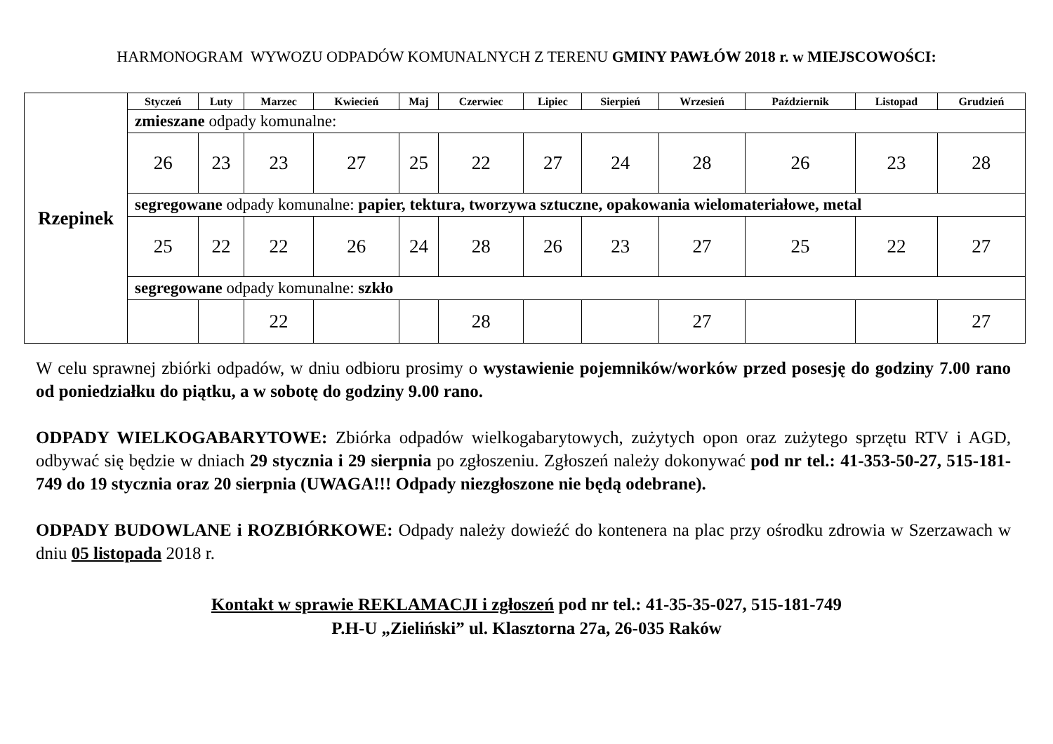HARMONOGRAM WYWOZU ODPADÓW KOMUNALNYCH Z TERENU GMINY PAWŁÓW 2018 r. w MIEJSCOWOŚCI:
| Rzepinek | Styczeń | Luty | Marzec | Kwiecień | Maj | Czerwiec | Lipiec | Sierpień | Wrzesień | Październik | Listopad | Grudzień |
| | zmieszane odpady komunalne: | | | | | | | | | | | |
| | 26 | 23 | 23 | 27 | 25 | 22 | 27 | 24 | 28 | 26 | 23 | 28 |
| | segregowane odpady komunalne: papier, tektura, tworzywa sztuczne, opakowania wielomateriałowe, metal | | | | | | | | | | | |
| | 25 | 22 | 22 | 26 | 24 | 28 | 26 | 23 | 27 | 25 | 22 | 27 |
| | segregowane odpady komunalne: szkło | | | | | | | | | | | |
| | | | 22 | | | 28 | | | 27 | | | 27 |
W celu sprawnej zbiórki odpadów, w dniu odbioru prosimy o wystawienie pojemników/worków przed posesję do godziny 7.00 rano od poniedziałku do piątku, a w sobotę do godziny 9.00 rano.
ODPADY WIELKOGABARYTOWE: Zbiórka odpadów wielkogabarytowych, zużytych opon oraz zużytego sprzętu RTV i AGD, odbywać się będzie w dniach 29 stycznia i 29 sierpnia po zgłoszeniu. Zgłoszeń należy dokonywać pod nr tel.: 41-353-50-27, 515-181-749 do 19 stycznia oraz 20 sierpnia (UWAGA!!! Odpady niezgłoszone nie będą odebrane).
ODPADY BUDOWLANE i ROZBIÓRKOWE: Odpady należy dowieźć do kontenera na plac przy ośrodku zdrowia w Szerzawach w dniu 05 listopada 2018 r.
Kontakt w sprawie REKLAMACJI i zgłoszeń pod nr tel.: 41-35-35-027, 515-181-749
P.H-U „Zieliński” ul. Klasztorna 27a, 26-035 Raków